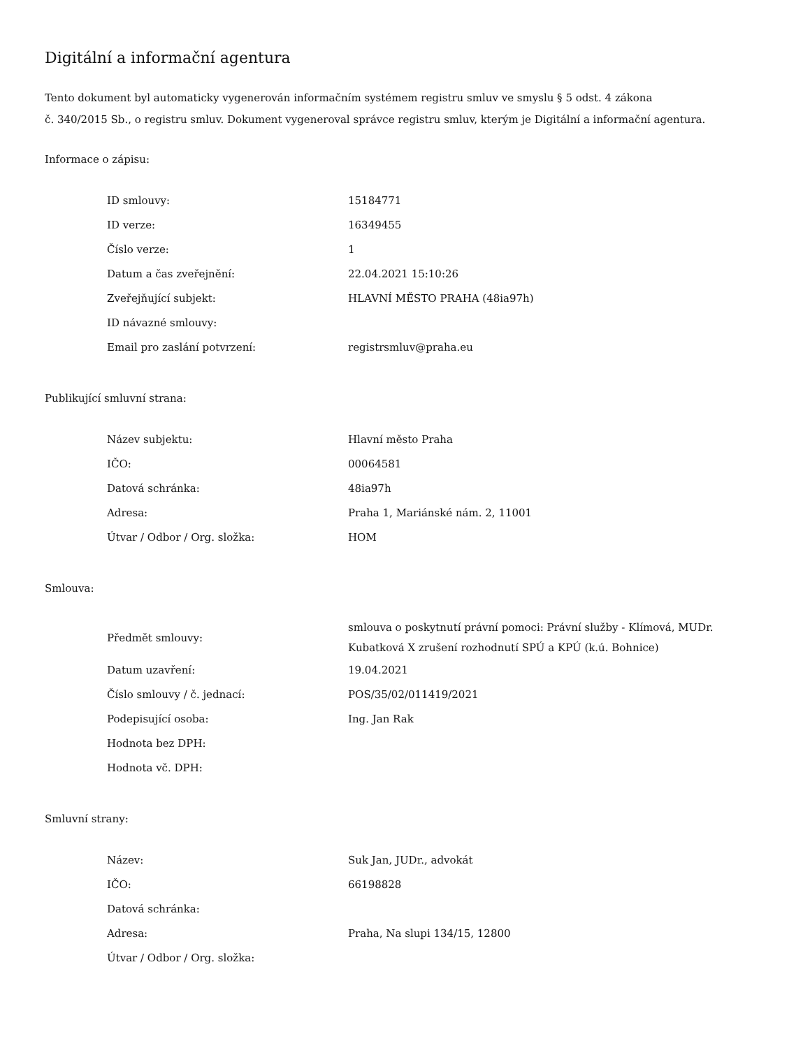Digitální a informační agentura
Tento dokument byl automaticky vygenerován informačním systémem registru smluv ve smyslu § 5 odst. 4 zákona
č. 340/2015 Sb., o registru smluv. Dokument vygeneroval správce registru smluv, kterým je Digitální a informační agentura.
Informace o zápisu:
| ID smlouvy: | 15184771 |
| ID verze: | 16349455 |
| Číslo verze: | 1 |
| Datum a čas zveřejnění: | 22.04.2021 15:10:26 |
| Zveřejňující subjekt: | HLAVNÍ MĚSTO PRAHA (48ia97h) |
| ID návazné smlouvy: | |
| Email pro zaslání potvrzení: | registrsmluv@praha.eu |
Publikující smluvní strana:
| Název subjektu: | Hlavní město Praha |
| IČO: | 00064581 |
| Datová schránka: | 48ia97h |
| Adresa: | Praha 1, Mariánské nám. 2, 11001 |
| Útvar / Odbor / Org. složka: | HOM |
Smlouva:
| Předmět smlouvy: | smlouva o poskytnutí právní pomoci: Právní služby - Klímová, MUDr. Kubatková X zrušení rozhodnutí SPÚ a KPÚ (k.ú. Bohnice) |
| Datum uzavření: | 19.04.2021 |
| Číslo smlouvy / č. jednací: | POS/35/02/011419/2021 |
| Podepisující osoba: | Ing. Jan Rak |
| Hodnota bez DPH: | |
| Hodnota vč. DPH: | |
Smluvní strany:
| Název: | Suk Jan, JUDr., advokát |
| IČO: | 66198828 |
| Datová schránka: | |
| Adresa: | Praha, Na slupi 134/15, 12800 |
| Útvar / Odbor / Org. složka: | |